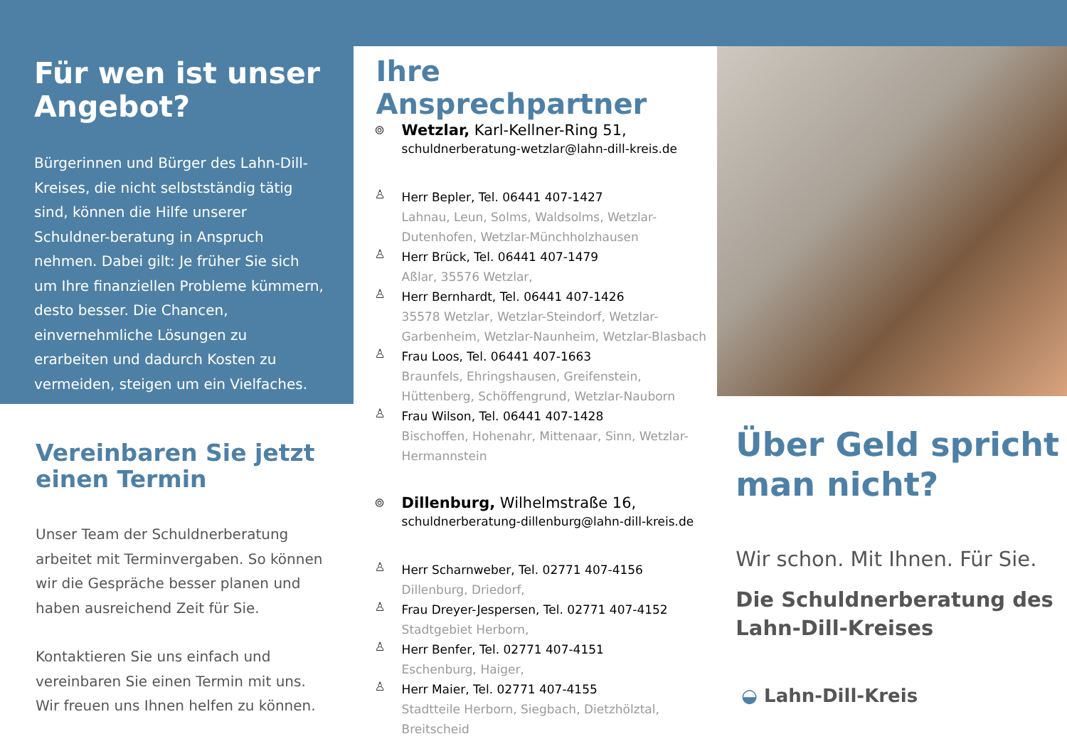Für wen ist unser Angebot?
Bürgerinnen und Bürger des Lahn-Dill-Kreises, die nicht selbstständig tätig sind, können die Hilfe unserer Schuldner-beratung in Anspruch nehmen. Dabei gilt: Je früher Sie sich um Ihre finanziellen Probleme kümmern, desto besser. Die Chancen, einvernehmliche Lösungen zu erarbeiten und dadurch Kosten zu vermeiden, steigen um ein Vielfaches.
Vereinbaren Sie jetzt einen Termin
Unser Team der Schuldnerberatung arbeitet mit Terminvergaben. So können wir die Gespräche besser planen und haben ausreichend Zeit für Sie.
Kontaktieren Sie uns einfach und vereinbaren Sie einen Termin mit uns. Wir freuen uns Ihnen helfen zu können.
Ihre Ansprechpartner
⌾
Wetzlar, Karl-Kellner-Ring 51,
schuldnerberatung-wetzlar@lahn-dill-kreis.de
♙
Herr Bepler, Tel. 06441 407-1427
Lahnau, Leun, Solms, Waldsolms, Wetzlar-Dutenhofen, Wetzlar-Münchholzhausen
♙
Herr Brück, Tel. 06441 407-1479
Aßlar, 35576 Wetzlar,
♙
Herr Bernhardt, Tel. 06441 407-1426
35578 Wetzlar, Wetzlar-Steindorf, Wetzlar-Garbenheim, Wetzlar-Naunheim, Wetzlar-Blasbach
♙
Frau Loos, Tel. 06441 407-1663
Braunfels, Ehringshausen, Greifenstein, Hüttenberg, Schöffengrund, Wetzlar-Nauborn
♙
Frau Wilson, Tel. 06441 407-1428
Bischoffen, Hohenahr, Mittenaar, Sinn, Wetzlar-Hermannstein
⌾
Dillenburg, Wilhelmstraße 16,
schuldnerberatung-dillenburg@lahn-dill-kreis.de
♙
Herr Scharnweber, Tel. 02771 407-4156
Dillenburg, Driedorf,
♙
Frau Dreyer-Jespersen, Tel. 02771 407-4152
Stadtgebiet Herborn,
♙
Herr Benfer, Tel. 02771 407-4151
Eschenburg, Haiger,
♙
Herr Maier, Tel. 02771 407-4155
Stadtteile Herborn, Siegbach, Dietzhölztal, Breitscheid
Über Geld spricht man nicht?
Wir schon. Mit Ihnen. Für Sie.
Die Schuldnerberatung des Lahn-Dill-Kreises
◒ Lahn-Dill-Kreis